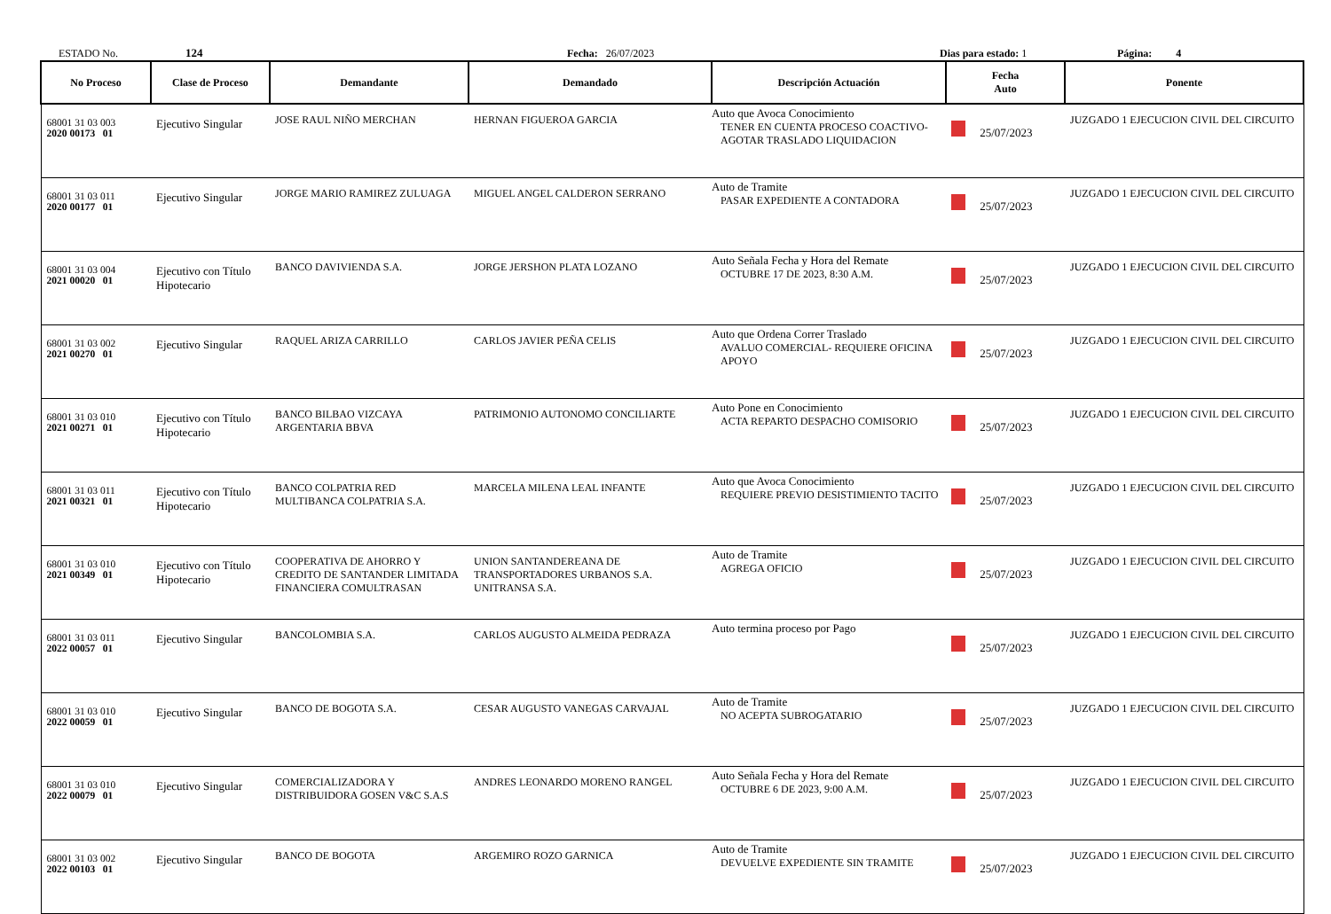ESTADO No. 124 Fecha: 26/07/2023 Dias para estado: 1 Página: 4
| No Proceso | Clase de Proceso | Demandante | Demandado | Descripción Actuación | Fecha Auto | Ponente |
| --- | --- | --- | --- | --- | --- | --- |
| 68001 31 03 003 2020 00173 01 | Ejecutivo Singular | JOSE RAUL NIÑO MERCHAN | HERNAN FIGUEROA GARCIA | Auto que Avoca Conocimiento TENER EN CUENTA PROCESO COACTIVO- AGOTAR TRASLADO LIQUIDACION | 25/07/2023 | JUZGADO 1 EJECUCION CIVIL DEL CIRCUITO |
| 68001 31 03 011 2020 00177 01 | Ejecutivo Singular | JORGE MARIO RAMIREZ ZULUAGA | MIGUEL ANGEL CALDERON SERRANO | Auto de Tramite PASAR EXPEDIENTE A CONTADORA | 25/07/2023 | JUZGADO 1 EJECUCION CIVIL DEL CIRCUITO |
| 68001 31 03 004 2021 00020 01 | Ejecutivo con Título Hipotecario | BANCO DAVIVIENDA S.A. | JORGE JERSHON PLATA LOZANO | Auto Señala Fecha y Hora del Remate OCTUBRE 17 DE 2023, 8:30 A.M. | 25/07/2023 | JUZGADO 1 EJECUCION CIVIL DEL CIRCUITO |
| 68001 31 03 002 2021 00270 01 | Ejecutivo Singular | RAQUEL ARIZA CARRILLO | CARLOS JAVIER PEÑA CELIS | Auto que Ordena Correr Traslado AVALUO COMERCIAL- REQUIERE OFICINA APOYO | 25/07/2023 | JUZGADO 1 EJECUCION CIVIL DEL CIRCUITO |
| 68001 31 03 010 2021 00271 01 | Ejecutivo con Título Hipotecario | BANCO BILBAO VIZCAYA ARGENTARIA BBVA | PATRIMONIO AUTONOMO CONCILIARTE | Auto Pone en Conocimiento ACTA REPARTO DESPACHO COMISORIO | 25/07/2023 | JUZGADO 1 EJECUCION CIVIL DEL CIRCUITO |
| 68001 31 03 011 2021 00321 01 | Ejecutivo con Título Hipotecario | BANCO COLPATRIA RED MULTIBANCA COLPATRIA S.A. | MARCELA MILENA LEAL INFANTE | Auto que Avoca Conocimiento REQUIERE PREVIO DESISTIMIENTO TACITO | 25/07/2023 | JUZGADO 1 EJECUCION CIVIL DEL CIRCUITO |
| 68001 31 03 010 2021 00349 01 | Ejecutivo con Título Hipotecario | COOPERATIVA DE AHORRO Y CREDITO DE SANTANDER LIMITADA FINANCIERA COMULTRASAN | UNION SANTANDEREANA DE TRANSPORTADORES URBANOS S.A. UNITRANSA S.A. | Auto de Tramite AGREGA OFICIO | 25/07/2023 | JUZGADO 1 EJECUCION CIVIL DEL CIRCUITO |
| 68001 31 03 011 2022 00057 01 | Ejecutivo Singular | BANCOLOMBIA S.A. | CARLOS AUGUSTO ALMEIDA PEDRAZA | Auto termina proceso por Pago | 25/07/2023 | JUZGADO 1 EJECUCION CIVIL DEL CIRCUITO |
| 68001 31 03 010 2022 00059 01 | Ejecutivo Singular | BANCO DE BOGOTA S.A. | CESAR AUGUSTO VANEGAS CARVAJAL | Auto de Tramite NO ACEPTA SUBROGATARIO | 25/07/2023 | JUZGADO 1 EJECUCION CIVIL DEL CIRCUITO |
| 68001 31 03 010 2022 00079 01 | Ejecutivo Singular | COMERCIALIZADORA Y DISTRIBUIDORA GOSEN V&C S.A.S | ANDRES LEONARDO MORENO RANGEL | Auto Señala Fecha y Hora del Remate OCTUBRE 6 DE 2023, 9:00 A.M. | 25/07/2023 | JUZGADO 1 EJECUCION CIVIL DEL CIRCUITO |
| 68001 31 03 002 2022 00103 01 | Ejecutivo Singular | BANCO DE BOGOTA | ARGEMIRO ROZO GARNICA | Auto de Tramite DEVUELVE EXPEDIENTE SIN TRAMITE | 25/07/2023 | JUZGADO 1 EJECUCION CIVIL DEL CIRCUITO |